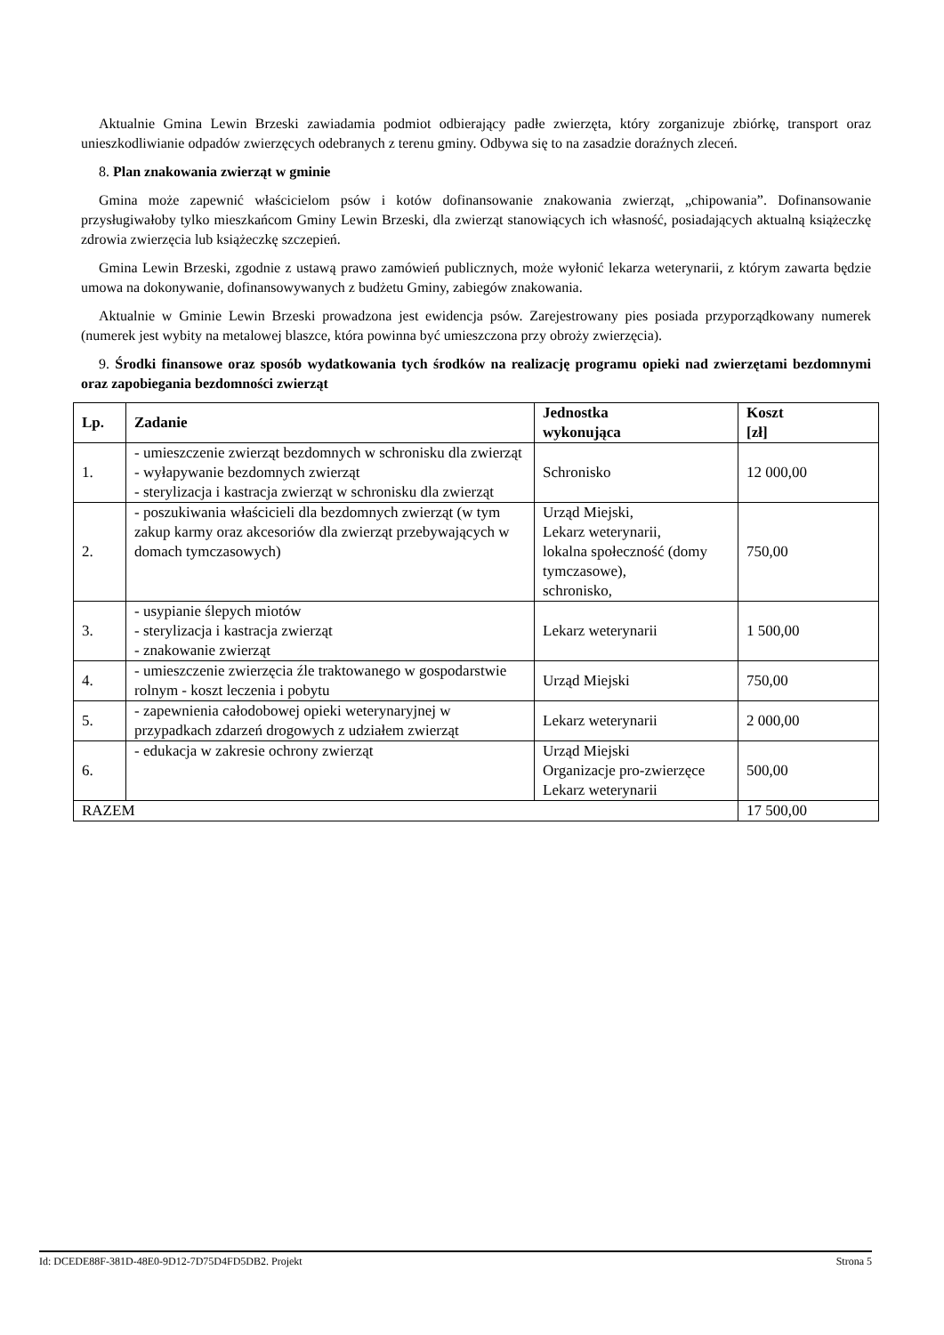Aktualnie Gmina Lewin Brzeski zawiadamia podmiot odbierający padłe zwierzęta, który zorganizuje zbiórkę, transport oraz unieszkodliwianie odpadów zwierzęcych odebranych z terenu gminy. Odbywa się to na zasadzie doraźnych zleceń.
8. Plan znakowania zwierząt w gminie
Gmina może zapewnić właścicielom psów i kotów dofinansowanie znakowania zwierząt, „chipowania”. Dofinansowanie przysługiwałoby tylko mieszkańcom Gminy Lewin Brzeski, dla zwierząt stanowiących ich własność, posiadających aktualną książeczkę zdrowia zwierzęcia lub książeczkę szczepień.
Gmina Lewin Brzeski, zgodnie z ustawą prawo zamówień publicznych, może wyłonić lekarza weterynarii, z którym zawarta będzie umowa na dokonywanie, dofinansowywanych z budżetu Gminy, zabiegów znakowania.
Aktualnie w Gminie Lewin Brzeski prowadzona jest ewidencja psów. Zarejestrowany pies posiada przyporządkowany numerek (numerek jest wybity na metalowej blaszce, która powinna być umieszczona przy obroży zwierzęcia).
9. Środki finansowe oraz sposób wydatkowania tych środków na realizację programu opieki nad zwierzętami bezdomnymi oraz zapobiegania bezdomności zwierząt
| Lp. | Zadanie | Jednostka wykonująca | Koszt [zł] |
| --- | --- | --- | --- |
| 1. | - umieszczenie zwierząt bezdomnych w schronisku dla zwierząt - wyłapywanie bezdomnych zwierząt - sterylizacja i kastracja zwierząt w schronisku dla zwierząt | Schronisko | 12 000,00 |
| 2. | - poszukiwania właścicieli dla bezdomnych zwierząt (w tym zakup karmy oraz akcesoriów dla zwierząt przebywających w domach tymczasowych) | Urząd Miejski, Lekarz weterynarii, lokalna społeczność (domy tymczasowe), schronisko, | 750,00 |
| 3. | - usypianie ślepych miotów - sterylizacja i kastracja zwierząt - znakowanie zwierząt | Lekarz weterynarii | 1 500,00 |
| 4. | - umieszczenie zwierzęcia źle traktowanego w gospodarstwie rolnym - koszt leczenia i pobytu | Urząd Miejski | 750,00 |
| 5. | - zapewnienia całodobowej opieki weterynaryjnej w przypadkach zdarzeń drogowych z udziałem zwierząt | Lekarz weterynarii | 2 000,00 |
| 6. | - edukacja w zakresie ochrony zwierząt | Urząd Miejski Organizacje pro-zwierzęce Lekarz weterynarii | 500,00 |
| RAZEM | | | 17 500,00 |
Id: DCEDE88F-381D-48E0-9D12-7D75D4FD5DB2. Projekt Strona 5